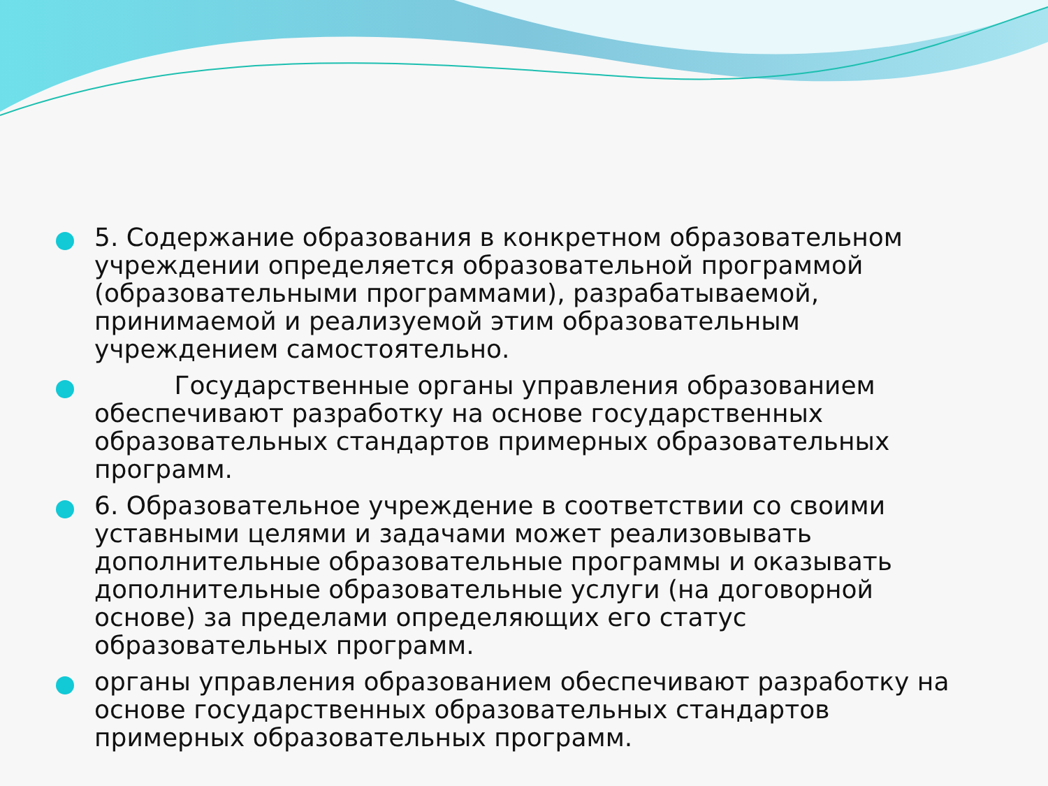5. Содержание образования в конкретном образовательном учреждении определяется образовательной программой (образовательными программами), разрабатываемой, принимаемой и реализуемой этим образовательным учреждением самостоятельно.
Государственные органы управления образованием обеспечивают разработку на основе государственных образовательных стандартов примерных образовательных программ.
6. Образовательное учреждение в соответствии со своими уставными целями и задачами может реализовывать дополнительные образовательные программы и оказывать дополнительные образовательные услуги (на договорной основе) за пределами определяющих его статус образовательных программ.
органы управления образованием обеспечивают разработку на основе государственных образовательных стандартов примерных образовательных программ.